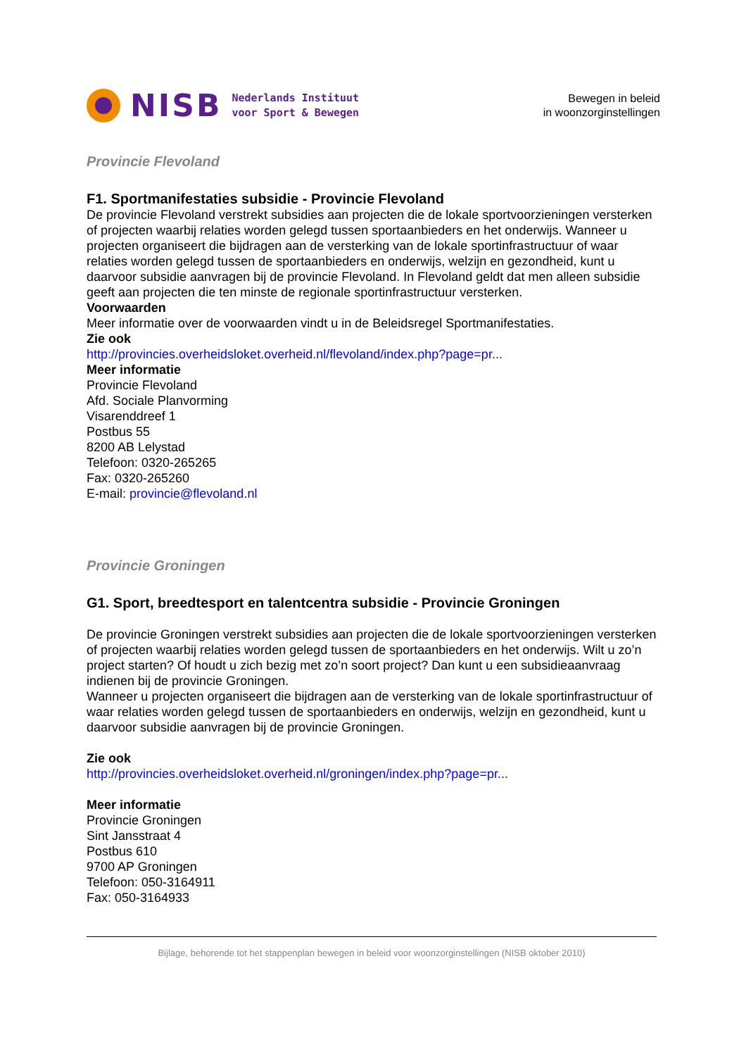NISB Nederlands Instituut
voor Sport & Bewegen
Bewegen in beleid
in woonzorginstellingen
Provincie Flevoland
F1. Sportmanifestaties subsidie - Provincie Flevoland
De provincie Flevoland verstrekt subsidies aan projecten die de lokale sportvoorzieningen versterken of projecten waarbij relaties worden gelegd tussen sportaanbieders en het onderwijs. Wanneer u projecten organiseert die bijdragen aan de versterking van de lokale sportinfrastructuur of waar relaties worden gelegd tussen de sportaanbieders en onderwijs, welzijn en gezondheid, kunt u daarvoor subsidie aanvragen bij de provincie Flevoland. In Flevoland geldt dat men alleen subsidie geeft aan projecten die ten minste de regionale sportinfrastructuur versterken.
Voorwaarden
Meer informatie over de voorwaarden vindt u in de Beleidsregel Sportmanifestaties.
Zie ook
http://provincies.overheidsloket.overheid.nl/flevoland/index.php?page=pr...
Meer informatie
Provincie Flevoland
Afd. Sociale Planvorming
Visarenddreef 1
Postbus 55
8200 AB Lelystad
Telefoon: 0320-265265
Fax: 0320-265260
E-mail: provincie@flevoland.nl
Provincie Groningen
G1. Sport, breedtesport en talentcentra subsidie - Provincie Groningen
De provincie Groningen verstrekt subsidies aan projecten die de lokale sportvoorzieningen versterken of projecten waarbij relaties worden gelegd tussen de sportaanbieders en het onderwijs. Wilt u zo’n project starten? Of houdt u zich bezig met zo’n soort project? Dan kunt u een subsidieaanvraag indienen bij de provincie Groningen.
Wanneer u projecten organiseert die bijdragen aan de versterking van de lokale sportinfrastructuur of waar relaties worden gelegd tussen de sportaanbieders en onderwijs, welzijn en gezondheid, kunt u daarvoor subsidie aanvragen bij de provincie Groningen.
Zie ook
http://provincies.overheidsloket.overheid.nl/groningen/index.php?page=pr...
Meer informatie
Provincie Groningen
Sint Jansstraat 4
Postbus 610
9700 AP Groningen
Telefoon: 050-3164911
Fax: 050-3164933
Bijlage, behorende tot het stappenplan bewegen in beleid voor woonzorginstellingen (NISB oktober 2010)